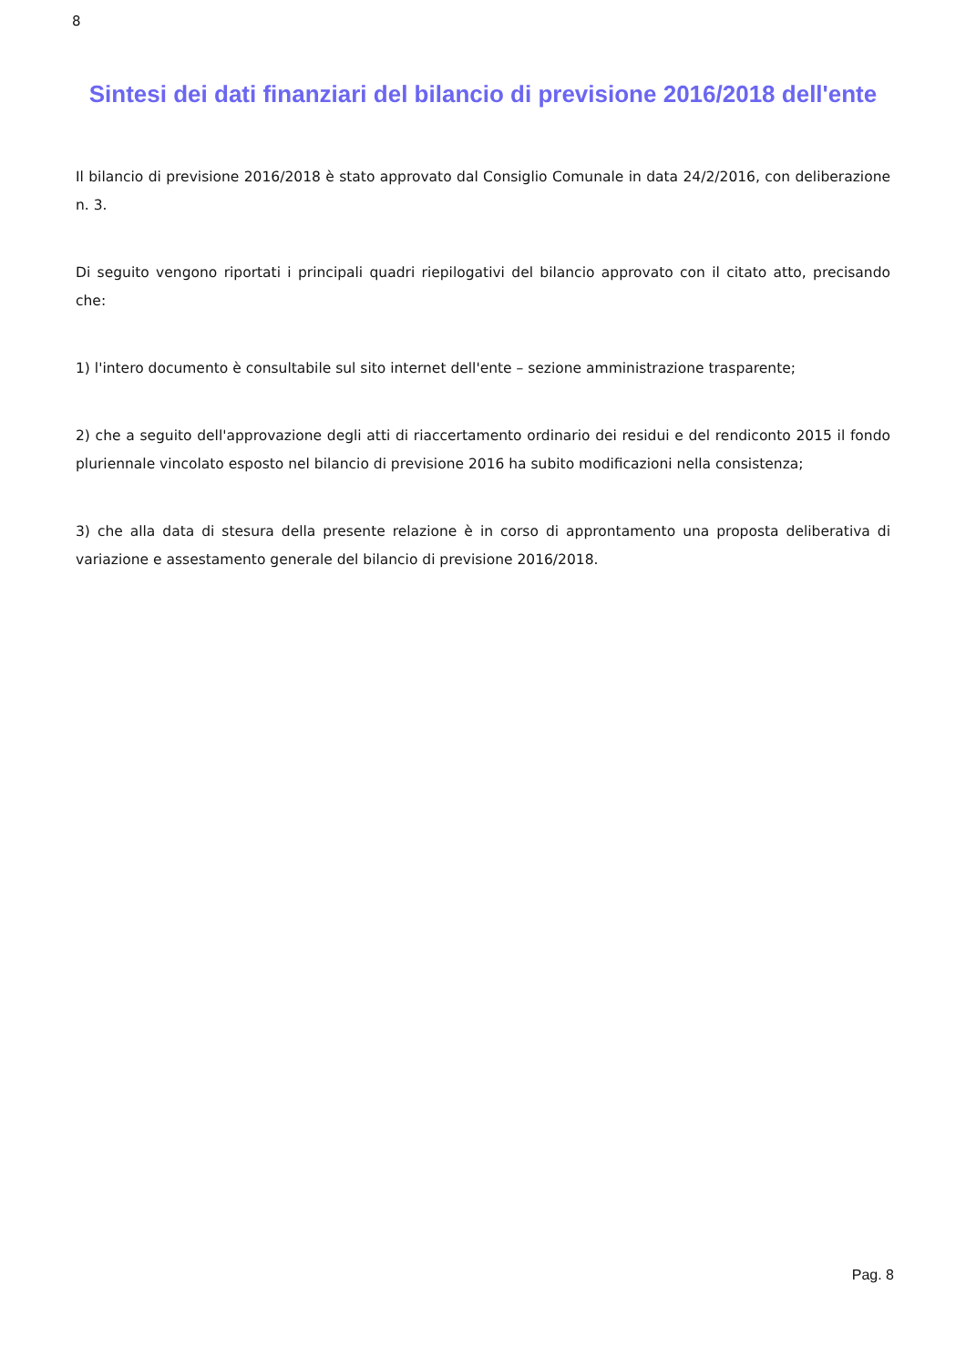8
Sintesi dei dati finanziari del bilancio di previsione 2016/2018 dell'ente
Il bilancio di previsione 2016/2018 è stato approvato dal Consiglio Comunale in data 24/2/2016, con deliberazione n. 3.
Di seguito vengono riportati i principali quadri riepilogativi del bilancio approvato con il citato atto, precisando che:
1) l'intero documento è consultabile sul sito internet dell'ente – sezione amministrazione trasparente;
2) che a seguito dell'approvazione degli atti di riaccertamento ordinario dei residui e del rendiconto 2015 il fondo pluriennale vincolato esposto nel bilancio di previsione 2016 ha subito modificazioni nella consistenza;
3) che alla data di stesura della presente relazione è in corso di approntamento una proposta deliberativa di variazione e assestamento generale del bilancio di previsione 2016/2018.
Pag. 8